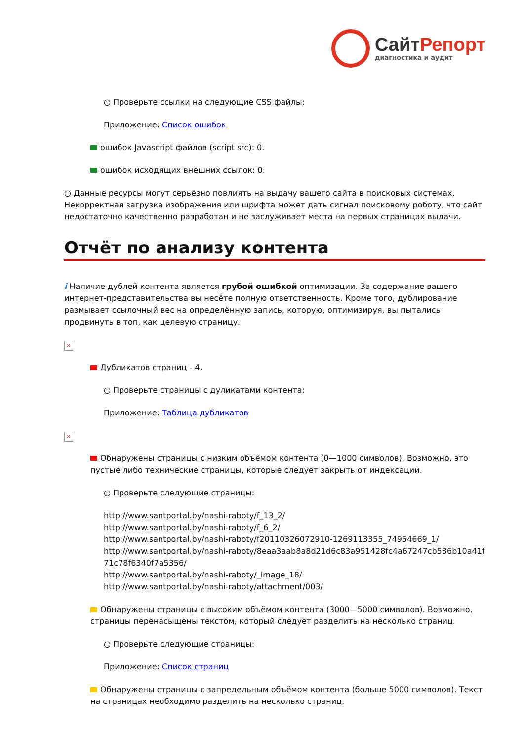СайтРепорт
диагностика и аудит
○ Проверьте ссылки на следующие CSS файлы:
Приложение: Список ошибок
ошибок Javascript файлов (script src): 0.
ошибок исходящих внешних ссылок: 0.
○ Данные ресурсы могут серьёзно повлиять на выдачу вашего сайта в поисковых системах. Некорректная загрузка изображения или шрифта может дать сигнал поисковому роботу, что сайт недостаточно качественно разработан и не заслуживает места на первых страницах выдачи.
Отчёт по анализу контента
i Наличие дублей контента является грубой ошибкой оптимизации. За содержание вашего интернет-представительства вы несёте полную ответственность. Кроме того, дублирование размывает ссылочный вес на определённую запись, которую, оптимизируя, вы пытались продвинуть в топ, как целевую страницу.
×
Дубликатов страниц - 4.
○ Проверьте страницы с дуликатами контента:
Приложение: Таблица дубликатов
×
Обнаружены страницы с низким объёмом контента (0—1000 символов). Возможно, это пустые либо технические страницы, которые следует закрыть от индексации.
○ Проверьте следующие страницы:
http://www.santportal.by/nashi-raboty/f_13_2/
http://www.santportal.by/nashi-raboty/f_6_2/
http://www.santportal.by/nashi-raboty/f20110326072910-1269113355_74954669_1/
http://www.santportal.by/nashi-raboty/8eaa3aab8a8d21d6c83a951428fc4a67247cb536b10a41f71c78f6340f7a5356/
http://www.santportal.by/nashi-raboty/_image_18/
http://www.santportal.by/nashi-raboty/attachment/003/
Обнаружены страницы с высоким объёмом контента (3000—5000 символов). Возможно, страницы перенасыщены текстом, который следует разделить на несколько страниц.
○ Проверьте следующие страницы:
Приложение: Список страниц
Обнаружены страницы с запредельным объёмом контента (больше 5000 символов). Текст на страницах необходимо разделить на несколько страниц.